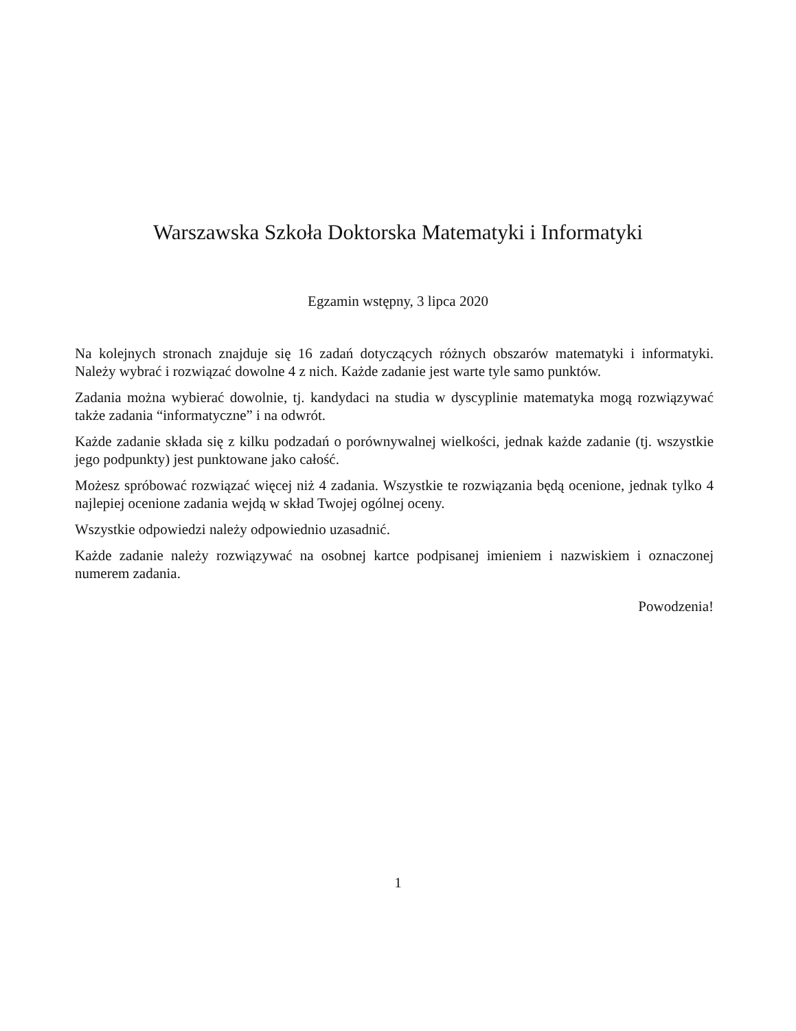Warszawska Szkoła Doktorska Matematyki i Informatyki
Egzamin wstępny, 3 lipca 2020
Na kolejnych stronach znajduje się 16 zadań dotyczących różnych obszarów matematyki i informatyki. Należy wybrać i rozwiązać dowolne 4 z nich. Każde zadanie jest warte tyle samo punktów.
Zadania można wybierać dowolnie, tj. kandydaci na studia w dyscyplinie matematyka mogą rozwiązywać także zadania “informatyczne” i na odwrót.
Każde zadanie składa się z kilku podzadań o porównywalnej wielkości, jednak każde zadanie (tj. wszystkie jego podpunkty) jest punktowane jako całość.
Możesz spróbować rozwiązać więcej niż 4 zadania. Wszystkie te rozwiązania będą ocenione, jednak tylko 4 najlepiej ocenione zadania wejdą w skład Twojej ogólnej oceny.
Wszystkie odpowiedzi należy odpowiednio uzasadnić.
Każde zadanie należy rozwiązywać na osobnej kartce podpisanej imieniem i nazwiskiem i oznaczonej numerem zadania.
Powodzenia!
1